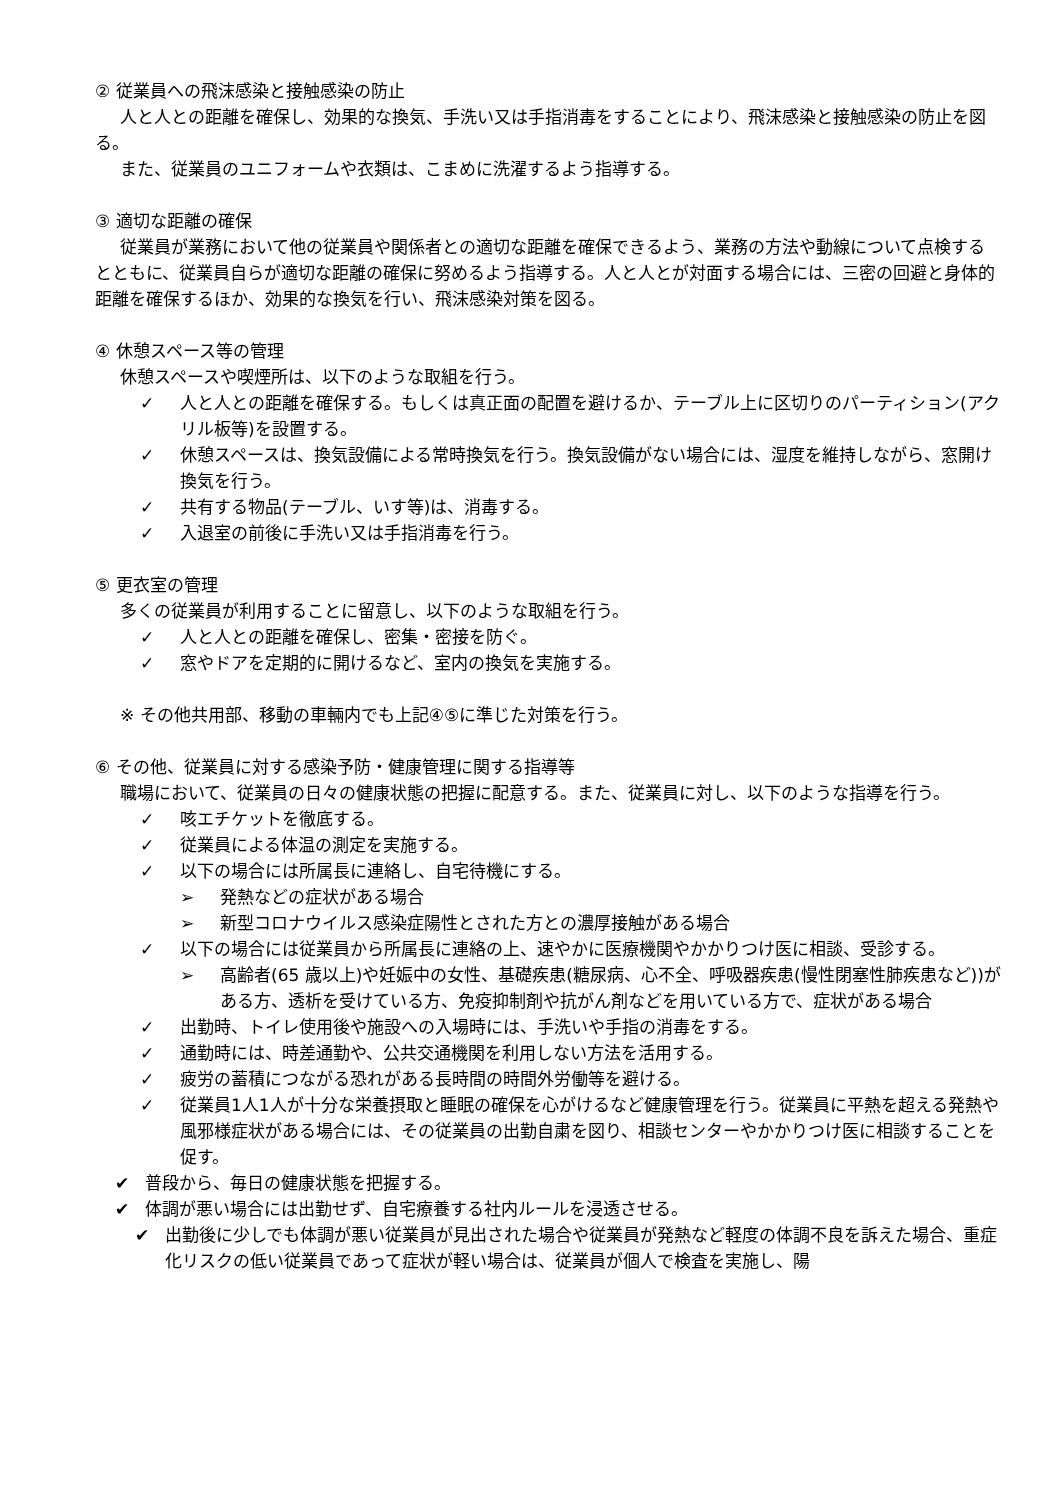② 従業員への飛沫感染と接触感染の防止
人と人との距離を確保し、効果的な換気、手洗い又は手指消毒をすることにより、飛沫感染と接触感染の防止を図る。
また、従業員のユニフォームや衣類は、こまめに洗濯するよう指導する。
③ 適切な距離の確保
従業員が業務において他の従業員や関係者との適切な距離を確保できるよう、業務の方法や動線について点検するとともに、従業員自らが適切な距離の確保に努めるよう指導する。人と人とが対面する場合には、三密の回避と身体的距離を確保するほか、効果的な換気を行い、飛沫感染対策を図る。
④ 休憩スペース等の管理
休憩スペースや喫煙所は、以下のような取組を行う。
✓ 人と人との距離を確保する。もしくは真正面の配置を避けるか、テーブル上に区切りのパーティション(アクリル板等)を設置する。
✓ 休憩スペースは、換気設備による常時換気を行う。換気設備がない場合には、湿度を維持しながら、窓開け換気を行う。
✓ 共有する物品(テーブル、いす等)は、消毒する。
✓ 入退室の前後に手洗い又は手指消毒を行う。
⑤ 更衣室の管理
多くの従業員が利用することに留意し、以下のような取組を行う。
✓ 人と人との距離を確保し、密集・密接を防ぐ。
✓ 窓やドアを定期的に開けるなど、室内の換気を実施する。
※ その他共用部、移動の車輛内でも上記④⑤に準じた対策を行う。
⑥ その他、従業員に対する感染予防・健康管理に関する指導等
職場において、従業員の日々の健康状態の把握に配意する。また、従業員に対し、以下のような指導を行う。
✓ 咳エチケットを徹底する。
✓ 従業員による体温の測定を実施する。
✓ 以下の場合には所属長に連絡し、自宅待機にする。
➢ 発熱などの症状がある場合
➢ 新型コロナウイルス感染症陽性とされた方との濃厚接触がある場合
✓ 以下の場合には従業員から所属長に連絡の上、速やかに医療機関やかかりつけ医に相談、受診する。
➢ 高齢者(65 歳以上)や妊娠中の女性、基礎疾患(糖尿病、心不全、呼吸器疾患(慢性閉塞性肺疾患など))がある方、透析を受けている方、免疫抑制剤や抗がん剤などを用いている方で、症状がある場合
✓ 出勤時、トイレ使用後や施設への入場時には、手洗いや手指の消毒をする。
✓ 通勤時には、時差通勤や、公共交通機関を利用しない方法を活用する。
✓ 疲労の蓄積につながる恐れがある長時間の時間外労働等を避ける。
✓ 従業員1人1人が十分な栄養摂取と睡眠の確保を心がけるなど健康管理を行う。従業員に平熱を超える発熱や風邪様症状がある場合には、その従業員の出勤自粛を図り、相談センターやかかりつけ医に相談することを促す。
✔ 普段から、毎日の健康状態を把握する。
✔ 体調が悪い場合には出勤せず、自宅療養する社内ルールを浸透させる。
✔ 出勤後に少しでも体調が悪い従業員が見出された場合や従業員が発熱など軽度の体調不良を訴えた場合、重症化リスクの低い従業員であって症状が軽い場合は、従業員が個人で検査を実施し、陽